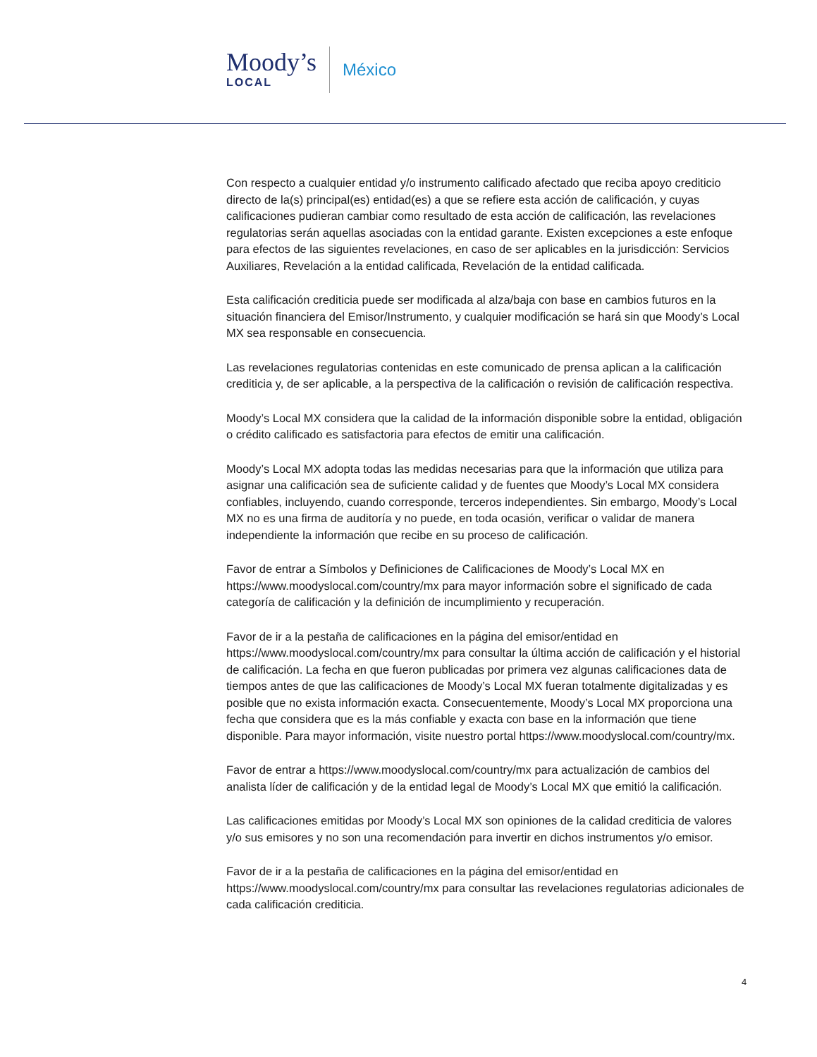Moody’s
LOCAL
México
Con respecto a cualquier entidad y/o instrumento calificado afectado que reciba apoyo crediticio directo de la(s) principal(es) entidad(es) a que se refiere esta acción de calificación, y cuyas calificaciones pudieran cambiar como resultado de esta acción de calificación, las revelaciones regulatorias serán aquellas asociadas con la entidad garante. Existen excepciones a este enfoque para efectos de las siguientes revelaciones, en caso de ser aplicables en la jurisdicción: Servicios Auxiliares, Revelación a la entidad calificada, Revelación de la entidad calificada.
Esta calificación crediticia puede ser modificada al alza/baja con base en cambios futuros en la situación financiera del Emisor/Instrumento, y cualquier modificación se hará sin que Moody’s Local MX sea responsable en consecuencia.
Las revelaciones regulatorias contenidas en este comunicado de prensa aplican a la calificación crediticia y, de ser aplicable, a la perspectiva de la calificación o revisión de calificación respectiva.
Moody’s Local MX considera que la calidad de la información disponible sobre la entidad, obligación o crédito calificado es satisfactoria para efectos de emitir una calificación.
Moody’s Local MX adopta todas las medidas necesarias para que la información que utiliza para asignar una calificación sea de suficiente calidad y de fuentes que Moody’s Local MX considera confiables, incluyendo, cuando corresponde, terceros independientes. Sin embargo, Moody’s Local MX no es una firma de auditoría y no puede, en toda ocasión, verificar o validar de manera independiente la información que recibe en su proceso de calificación.
Favor de entrar a Símbolos y Definiciones de Calificaciones de Moody’s Local MX en https://www.moodyslocal.com/country/mx para mayor información sobre el significado de cada categoría de calificación y la definición de incumplimiento y recuperación.
Favor de ir a la pestaña de calificaciones en la página del emisor/entidad en https://www.moodyslocal.com/country/mx para consultar la última acción de calificación y el historial de calificación. La fecha en que fueron publicadas por primera vez algunas calificaciones data de tiempos antes de que las calificaciones de Moody’s Local MX fueran totalmente digitalizadas y es posible que no exista información exacta. Consecuentemente, Moody’s Local MX proporciona una fecha que considera que es la más confiable y exacta con base en la información que tiene disponible. Para mayor información, visite nuestro portal https://www.moodyslocal.com/country/mx.
Favor de entrar a https://www.moodyslocal.com/country/mx para actualización de cambios del analista líder de calificación y de la entidad legal de Moody’s Local MX que emitió la calificación.
Las calificaciones emitidas por Moody’s Local MX son opiniones de la calidad crediticia de valores y/o sus emisores y no son una recomendación para invertir en dichos instrumentos y/o emisor.
Favor de ir a la pestaña de calificaciones en la página del emisor/entidad en https://www.moodyslocal.com/country/mx para consultar las revelaciones regulatorias adicionales de cada calificación crediticia.
4